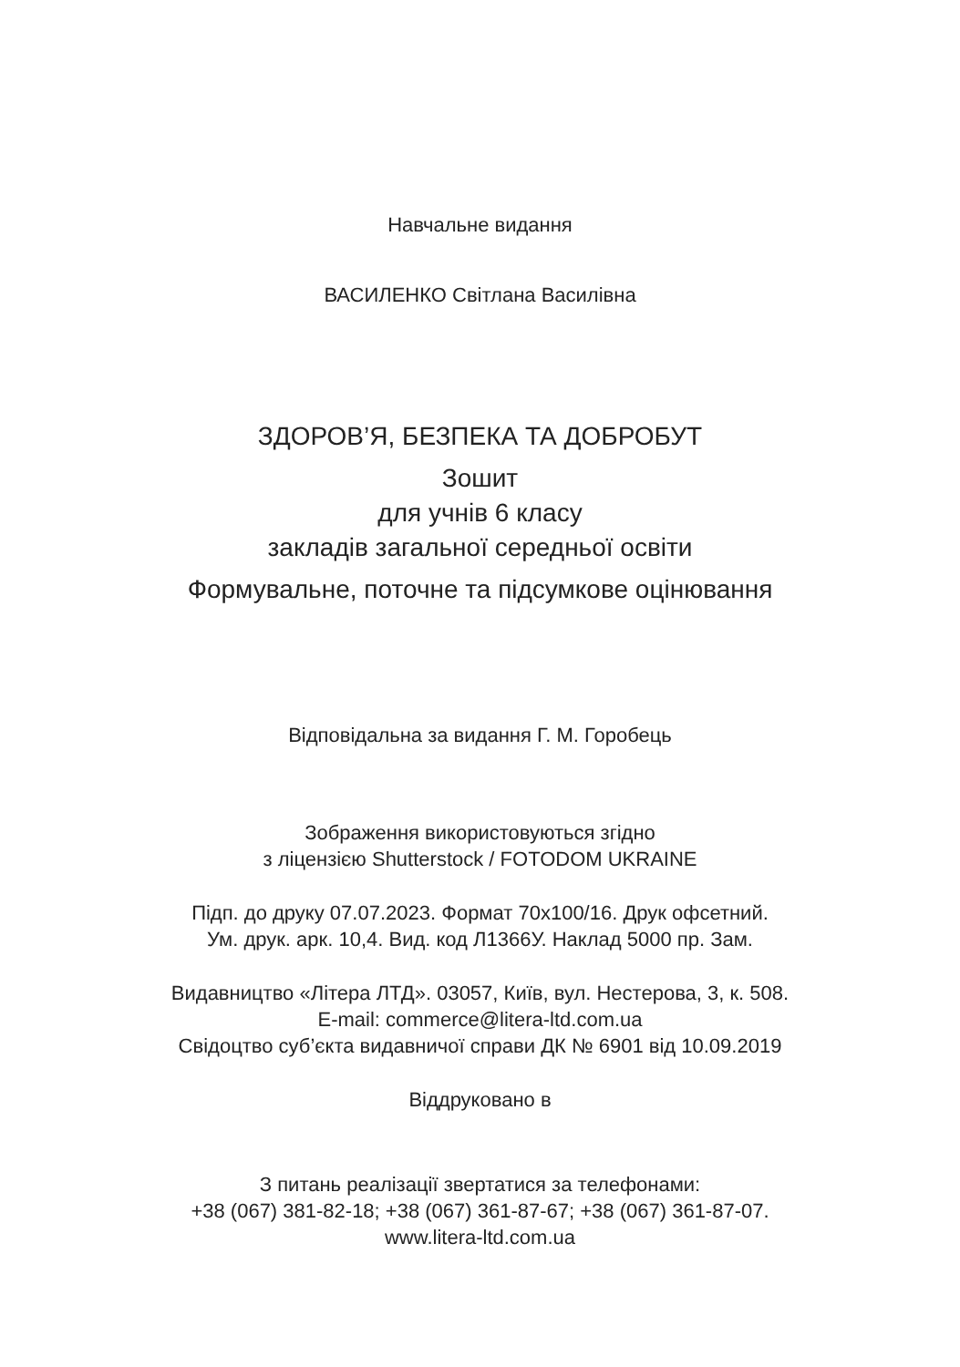Навчальне видання
ВАСИЛЕНКО Світлана Василівна
ЗДОРОВ’Я, БЕЗПЕКА ТА ДОБРОБУТ
Зошит
для учнів 6 класу
закладів загальної середньої освіти
Формувальне, поточне та підсумкове оцінювання
Відповідальна за видання Г. М. Горобець
Зображення використовуються згідно
з ліцензією Shutterstock / FOTODOM UKRAINE
Підп. до друку 07.07.2023. Формат 70х100/16. Друк офсетний.
Ум. друк. арк. 10,4. Вид. код Л1366У. Наклад 5000 пр. Зам.
Видавництво «Літера ЛТД». 03057, Київ, вул. Нестерова, 3, к. 508.
E-mail: commerce@litera-ltd.com.ua
Свідоцтво суб’єкта видавничої справи ДК № 6901 від 10.09.2019
Віддруковано в
З питань реалізації звертатися за телефонами:
+38 (067) 381-82-18; +38 (067) 361-87-67; +38 (067) 361-87-07.
www.litera-ltd.com.ua